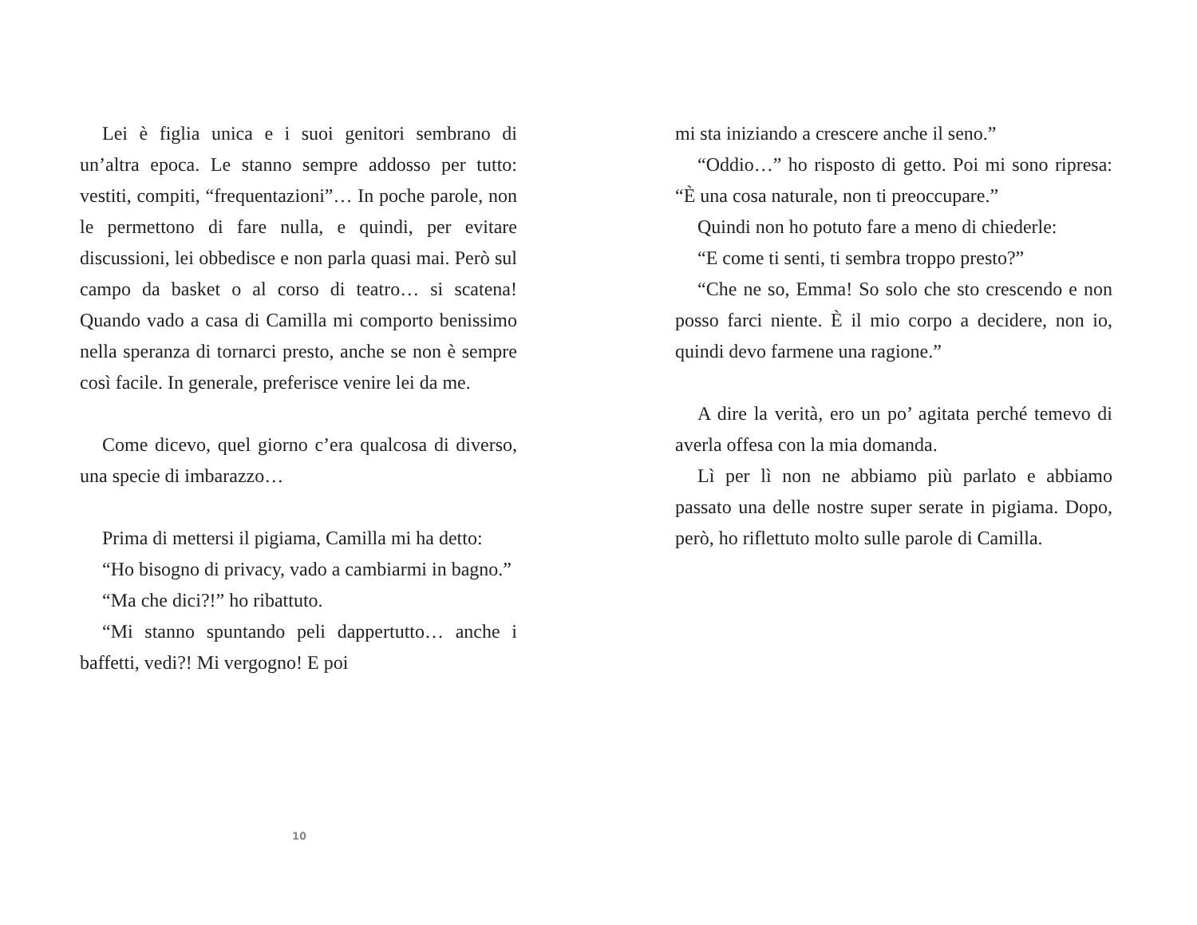Lei è figlia unica e i suoi genitori sembrano di un’altra epoca. Le stanno sempre addosso per tutto: vestiti, compiti, “frequentazioni”… In poche parole, non le permettono di fare nulla, e quindi, per evitare discussioni, lei obbedisce e non parla quasi mai. Però sul campo da basket o al corso di teatro… si scatena! Quando vado a casa di Camilla mi comporto benissimo nella speranza di tornarci presto, anche se non è sempre così facile. In generale, preferisce venire lei da me.
Come dicevo, quel giorno c’era qualcosa di diverso, una specie di imbarazzo…
Prima di mettersi il pigiama, Camilla mi ha detto:
“Ho bisogno di privacy, vado a cambiarmi in bagno.”
“Ma che dici?!” ho ribattuto.
“Mi stanno spuntando peli dappertutto… anche i baffetti, vedi?! Mi vergogno! E poi
mi sta iniziando a crescere anche il seno.”
“Oddio…” ho risposto di getto. Poi mi sono ripresa: “È una cosa naturale, non ti preoccupare.”
Quindi non ho potuto fare a meno di chiederle:
“E come ti senti, ti sembra troppo presto?”
“Che ne so, Emma! So solo che sto crescendo e non posso farci niente. È il mio corpo a decidere, non io, quindi devo farmene una ragione.”
A dire la verità, ero un po’ agitata perché temevo di averla offesa con la mia domanda.
Lì per lì non ne abbiamo più parlato e abbiamo passato una delle nostre super serate in pigiama. Dopo, però, ho riflettuto molto sulle parole di Camilla.
10